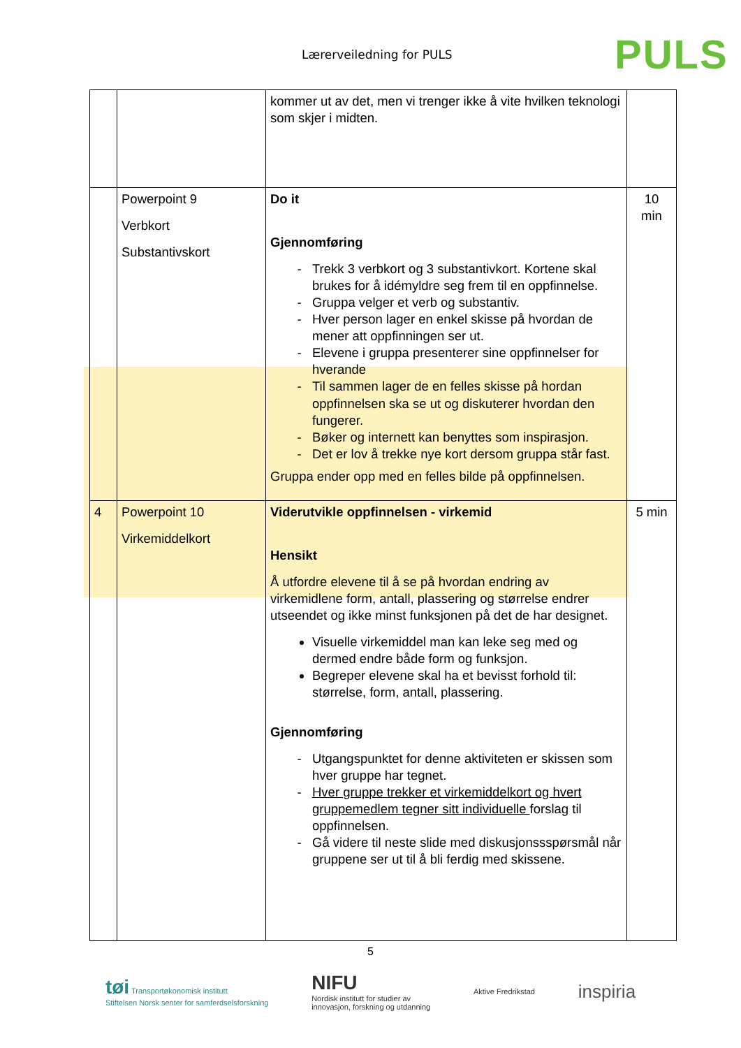Lærerveiledning for PULS PULS
| | | kommer ut av det, men vi trenger ikke å vite hvilken teknologi som skjer i midten. | |
| | Powerpoint 9 Verbkort Substantivskort | Do it Gjennomføring Trekk 3 verbkort og 3 substantivkort. Kortene skal brukes for å idémyldre seg frem til en oppfinnelse. Gruppa velger et verb og substantiv. Hver person lager en enkel skisse på hvordan de mener att oppfinningen ser ut. Elevene i gruppa presenterer sine oppfinnelser for hverande Til sammen lager de en felles skisse på hordan oppfinnelsen ska se ut og diskuterer hvordan den fungerer. Bøker og internett kan benyttes som inspirasjon. Det er lov å trekke nye kort dersom gruppa står fast. Gruppa ender opp med en felles bilde på oppfinnelsen. | 10 min |
| 4 | Powerpoint 10 Virkemiddelkort | Viderutvikle oppfinnelsen - virkemid Hensikt Å utfordre elevene til å se på hvordan endring av virkemidlene form, antall, plassering og størrelse endrer utseendet og ikke minst funksjonen på det de har designet. Visuelle virkemiddel man kan leke seg med og dermed endre både form og funksjon. Begreper elevene skal ha et bevisst forhold til: størrelse, form, antall, plassering. Gjennomføring Utgangspunktet for denne aktiviteten er skissen som hver gruppe har tegnet. Hver gruppe trekker et virkemiddelkort og hvert gruppemedlem tegner sitt individuelle forslag til oppfinnelsen. Gå videre til neste slide med diskusjonssspørsmål når gruppene ser ut til å bli ferdig med skissene. | 5 min |
5
tøi Transportøkonomisk institutt
Stiftelsen Norsk senter for samferdselsforskning NIFU
Nordisk institutt for studier av
innovasjon, forskning og utdanning Aktive Fredrikstad inspiria